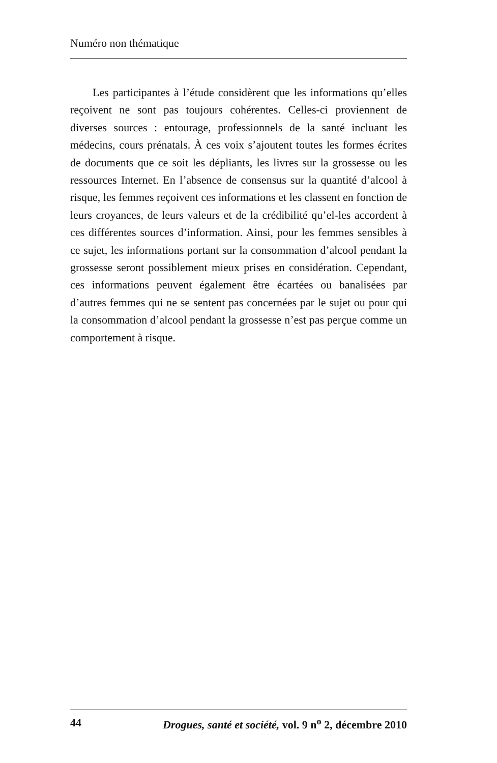Numéro non thématique
Les participantes à l’étude considèrent que les informations qu’elles reçoivent ne sont pas toujours cohérentes. Celles-ci proviennent de diverses sources : entourage, professionnels de la santé incluant les médecins, cours prénatals. À ces voix s’ajoutent toutes les formes écrites de documents que ce soit les dépliants, les livres sur la grossesse ou les ressources Internet. En l’absence de consensus sur la quantité d’alcool à risque, les femmes reçoivent ces informations et les classent en fonction de leurs croyances, de leurs valeurs et de la crédibilité qu’el-les accordent à ces différentes sources d’information. Ainsi, pour les femmes sensibles à ce sujet, les informations portant sur la consommation d’alcool pendant la grossesse seront possiblement mieux prises en considération. Cependant, ces informations peuvent également être écartées ou banalisées par d’autres femmes qui ne se sentent pas concernées par le sujet ou pour qui la consommation d’alcool pendant la grossesse n’est pas perçue comme un comportement à risque.
44 Drogues, santé et société, vol. 9 n<sup>o</sup> 2, décembre 2010